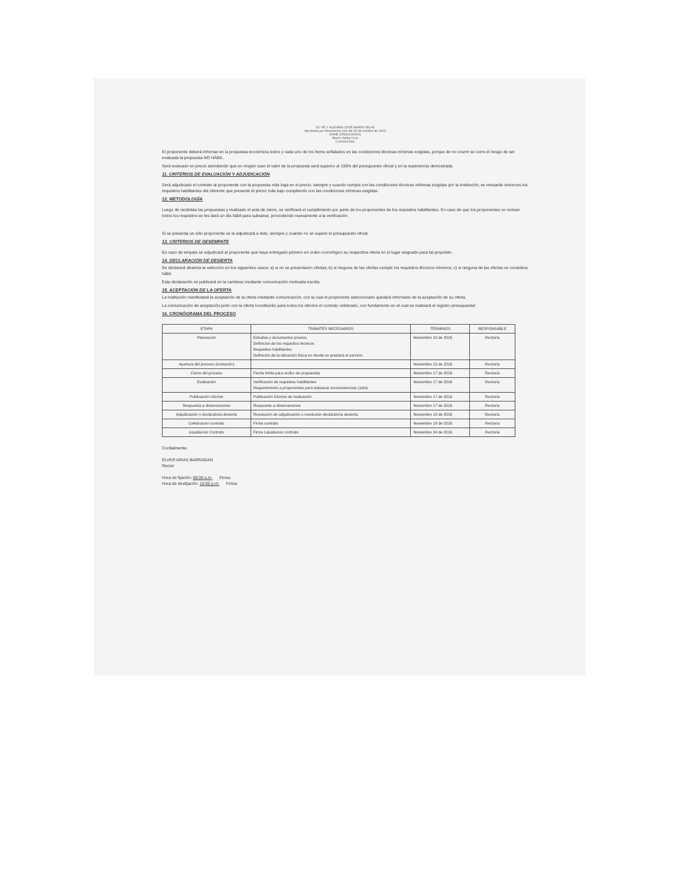I.E. FE Y ALEGRIA JOSE MARIA VELAZ
Aprobado por Resolución 229 del 30 de octubre de 2003
DANE 105001000001
Barrio Santa Cruz
Comuna Dos
El proponente deberá informar en la propuesta económica todos y cada uno de los ítems señalados en las condiciones técnicas mínimas exigidas, porque de no ocurrir se corre el riesgo de ser evaluada la propuesta NO HÁBIL.
Será evaluado en precio atendiendo que en ningún caso el valor de la propuesta será superior al 100% del presupuesto oficial y en la experiencia demostrada.
11. CRITERIOS DE EVALUACIÓN Y ADJUDICACIÓN
Será adjudicado el contrato al proponente con la propuesta más baja en el precio, siempre y cuando cumpla con las condiciones técnicas mínimas exigidas por la Institución; se revisarán entonces los requisitos habilitantes del oferente que presente el precio más bajo cumpliendo con las condiciones mínimas exigidas.
12. METODOLOGÍA
Luego de recibidas las propuestas y realizado el acta de cierre, se verificará el cumplimiento por parte de los proponentes de los requisitos habilitantes. En caso de que los proponentes no reúnan todos los requisitos se les dará un día hábil para subsanar, procediendo nuevamente a la verificación.
Si se presenta un sólo proponente se le adjudicará a éste, siempre y cuando no se supere el presupuesto oficial.
13. CRITERIOS DE DESEMPATE
En caso de empate se adjudicará al proponente que haya entregado primero en orden cronológico su respectiva oferta en el lugar asignado para tal propósito.
14. DECLARACIÓN DE DESIERTA
Se declarará desierta la selección en los siguientes casos: a) si no se presentaren ofertas; b) si ninguna de las ofertas cumple los requisitos técnicos mínimos; c) si ninguna de las ofertas se considera hábil.
Esta declaración se publicará en la cartelera mediante comunicación motivada escrita.
15. ACEPTACIÓN DE LA OFERTA
La Institución manifestará la aceptación de la oferta mediante comunicación, con la cual el proponente seleccionado quedará informado de la aceptación de su oferta.
La comunicación de aceptación junto con la oferta constituirán para todos los efectos el contrato celebrado, con fundamento en el cual se realizará el registro presupuestal
16. CRONÓGRAMA DEL PROCESO
| ETAPA | TRÁMITES NECESARIOS | TÉRMINOS | RESPONSABLE |
| --- | --- | --- | --- |
| Planeación | Estudios y documentos previos. Definición de los requisitos técnicos Requisitos habilitantes Definición de la ubicación física en donde se prestará el servicio | Noviembre 10 de 2016 | Rectoría |
| Apertura del proceso (invitación) | | Noviembre 15 de 2016 | Rectoría |
| Cierre del proceso | Fecha límite para recibo de propuestas | Noviembre 17 de 2016 | Rectoría |
| Evaluación | Verificación de requisitos habilitantes Requerimiento a proponentes para subsanar inconsistencias (1día) | Noviembre 17 de 2016 | Rectoría |
| Publicación informe | Publicación informe de evaluación. | Noviembre 17 de 2016 | Rectoría |
| Respuesta a observaciones | Respuesta a observaciones | Noviembre 17 de 2016 | Rectoría |
| Adjudicación o declaratoria desierta | Resolución de adjudicación o resolución declaratoria desierta | Noviembre 18 de 2016 | Rectoría |
| Celebración contrato | Firma contrato | Noviembre 18 de 2016 | Rectoría |
| Liquidacion Contrato | Firma Liquidacion contrato | Noviembre 24 de 2016 | Rectoría |
Cordialmente,
ELVER ARIAS BARRAGAN
Rector
Hora de fijación: 08:00 a.m. Firma:
Hora de desfijación: 15:00 p.m. Firma: